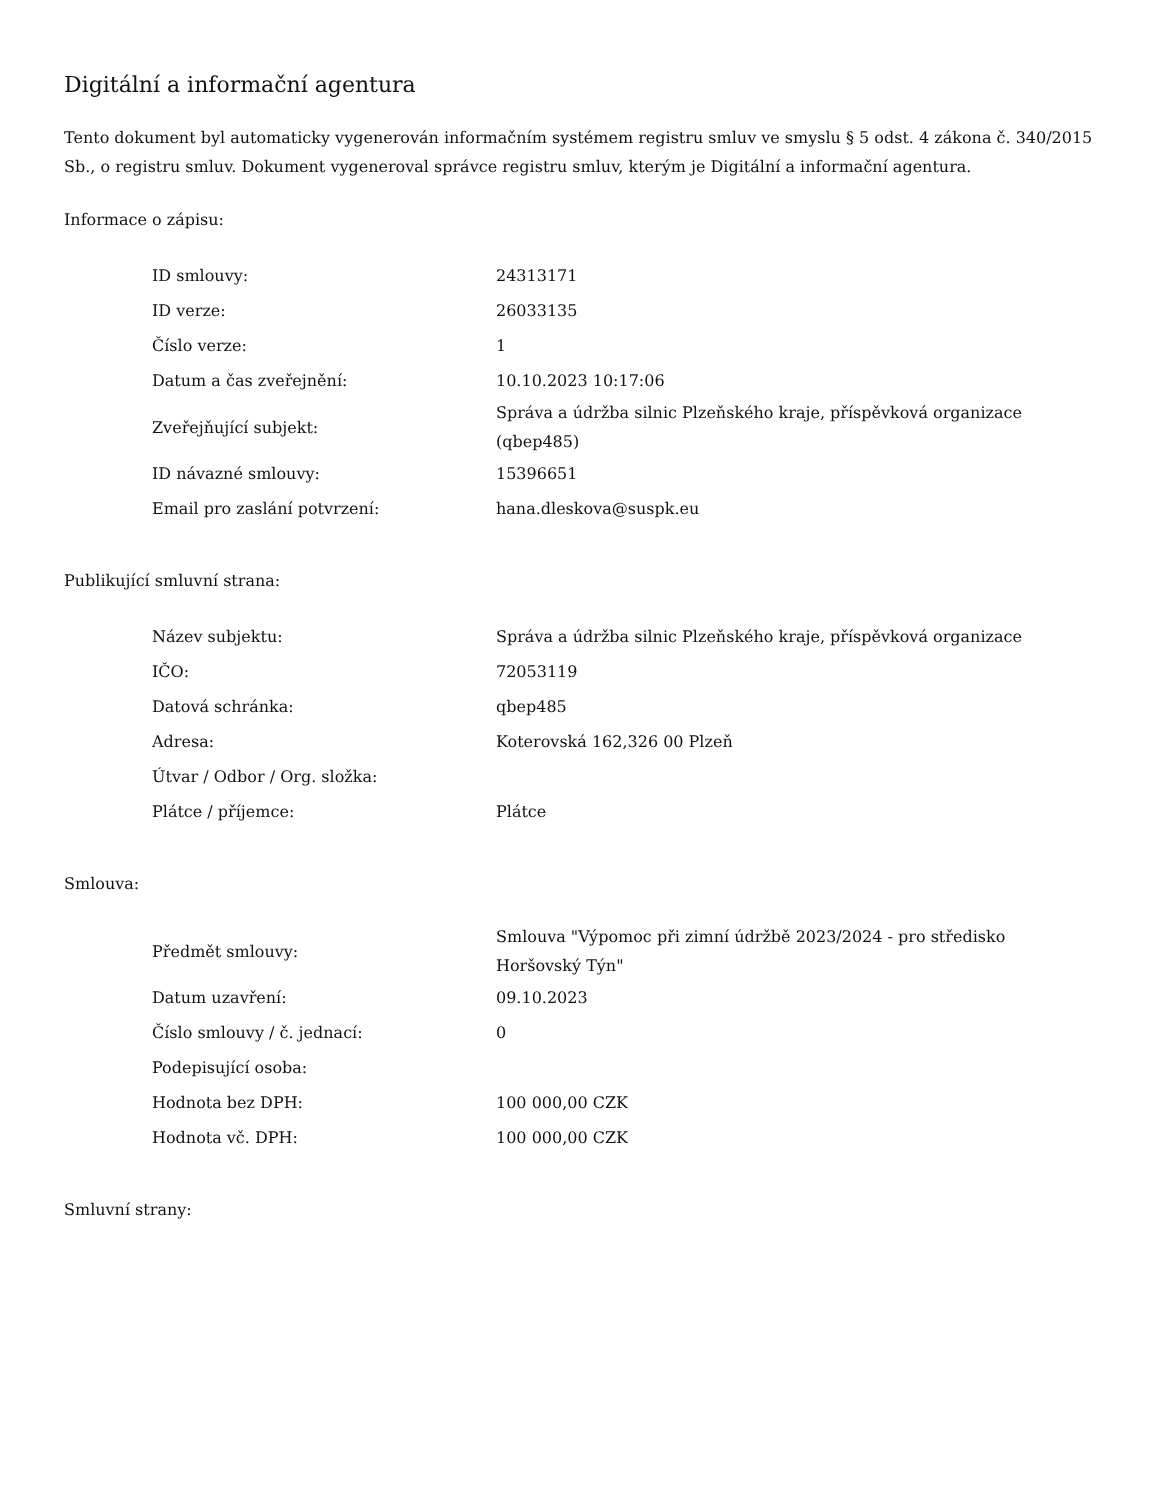Digitální a informační agentura
Tento dokument byl automaticky vygenerován informačním systémem registru smluv ve smyslu § 5 odst. 4 zákona č. 340/2015 Sb., o registru smluv. Dokument vygeneroval správce registru smluv, kterým je Digitální a informační agentura.
Informace o zápisu:
| ID smlouvy: | 24313171 |
| ID verze: | 26033135 |
| Číslo verze: | 1 |
| Datum a čas zveřejnění: | 10.10.2023 10:17:06 |
| Zveřejňující subjekt: | Správa a údržba silnic Plzeňského kraje, příspěvková organizace (qbep485) |
| ID návazné smlouvy: | 15396651 |
| Email pro zaslání potvrzení: | hana.dleskova@suspk.eu |
Publikující smluvní strana:
| Název subjektu: | Správa a údržba silnic Plzeňského kraje, příspěvková organizace |
| IČO: | 72053119 |
| Datová schránka: | qbep485 |
| Adresa: | Koterovská 162,326 00 Plzeň |
| Útvar / Odbor / Org. složka: | |
| Plátce / příjemce: | Plátce |
Smlouva:
| Předmět smlouvy: | Smlouva "Výpomoc při zimní údržbě 2023/2024 - pro středisko Horšovský Týn" |
| Datum uzavření: | 09.10.2023 |
| Číslo smlouvy / č. jednací: | 0 |
| Podepisující osoba: | |
| Hodnota bez DPH: | 100 000,00 CZK |
| Hodnota vč. DPH: | 100 000,00 CZK |
Smluvní strany: